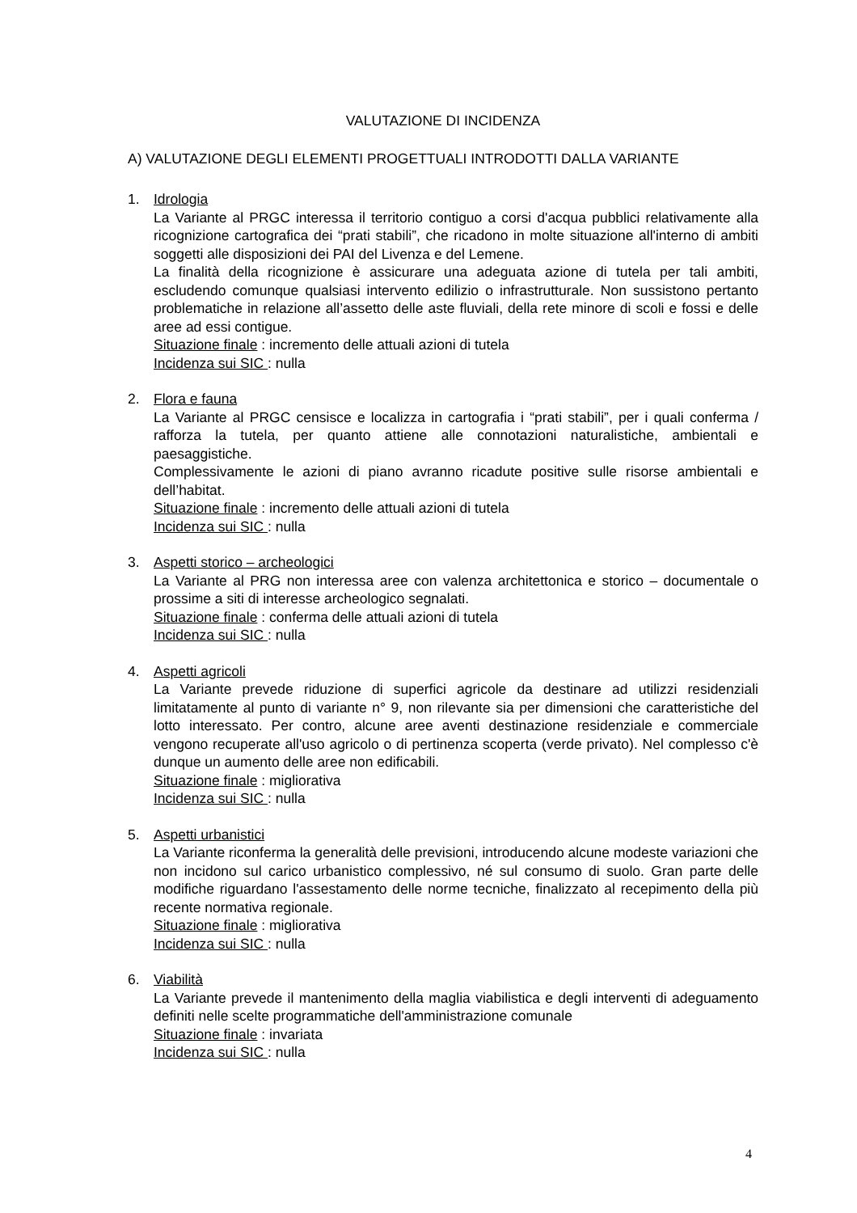VALUTAZIONE DI INCIDENZA
A) VALUTAZIONE DEGLI ELEMENTI PROGETTUALI INTRODOTTI DALLA VARIANTE
1. Idrologia
La Variante al PRGC interessa il territorio contiguo a corsi d'acqua pubblici relativamente alla ricognizione cartografica dei “prati stabili”, che ricadono in molte situazione all'interno di ambiti soggetti alle disposizioni dei PAI del Livenza e del Lemene.
La finalità della ricognizione è assicurare una adeguata azione di tutela per tali ambiti, escludendo comunque qualsiasi intervento edilizio o infrastrutturale. Non sussistono pertanto problematiche in relazione all’assetto delle aste fluviali, della rete minore di scoli e fossi e delle aree ad essi contigue.
Situazione finale : incremento delle attuali azioni di tutela
Incidenza sui SIC : nulla
2. Flora e fauna
La Variante al PRGC censisce e localizza in cartografia i “prati stabili”, per i quali conferma / rafforza la tutela, per quanto attiene alle connotazioni naturalistiche, ambientali e paesaggistiche.
Complessivamente le azioni di piano avranno ricadute positive sulle risorse ambientali e dell’habitat.
Situazione finale : incremento delle attuali azioni di tutela
Incidenza sui SIC : nulla
3. Aspetti storico – archeologici
La Variante al PRG non interessa aree con valenza architettonica e storico – documentale o prossime a siti di interesse archeologico segnalati.
Situazione finale : conferma delle attuali azioni di tutela
Incidenza sui SIC : nulla
4. Aspetti agricoli
La Variante prevede riduzione di superfici agricole da destinare ad utilizzi residenziali limitatamente al punto di variante n° 9, non rilevante sia per dimensioni che caratteristiche del lotto interessato. Per contro, alcune aree aventi destinazione residenziale e commerciale vengono recuperate all'uso agricolo o di pertinenza scoperta (verde privato). Nel complesso c'è dunque un aumento delle aree non edificabili.
Situazione finale : migliorativa
Incidenza sui SIC : nulla
5. Aspetti urbanistici
La Variante riconferma la generalità delle previsioni, introducendo alcune modeste variazioni che non incidono sul carico urbanistico complessivo, né sul consumo di suolo. Gran parte delle modifiche riguardano l'assestamento delle norme tecniche, finalizzato al recepimento della più recente normativa regionale.
Situazione finale : migliorativa
Incidenza sui SIC : nulla
6. Viabilità
La Variante prevede il mantenimento della maglia viabilistica e degli interventi di adeguamento definiti nelle scelte programmatiche dell'amministrazione comunale
Situazione finale : invariata
Incidenza sui SIC : nulla
4